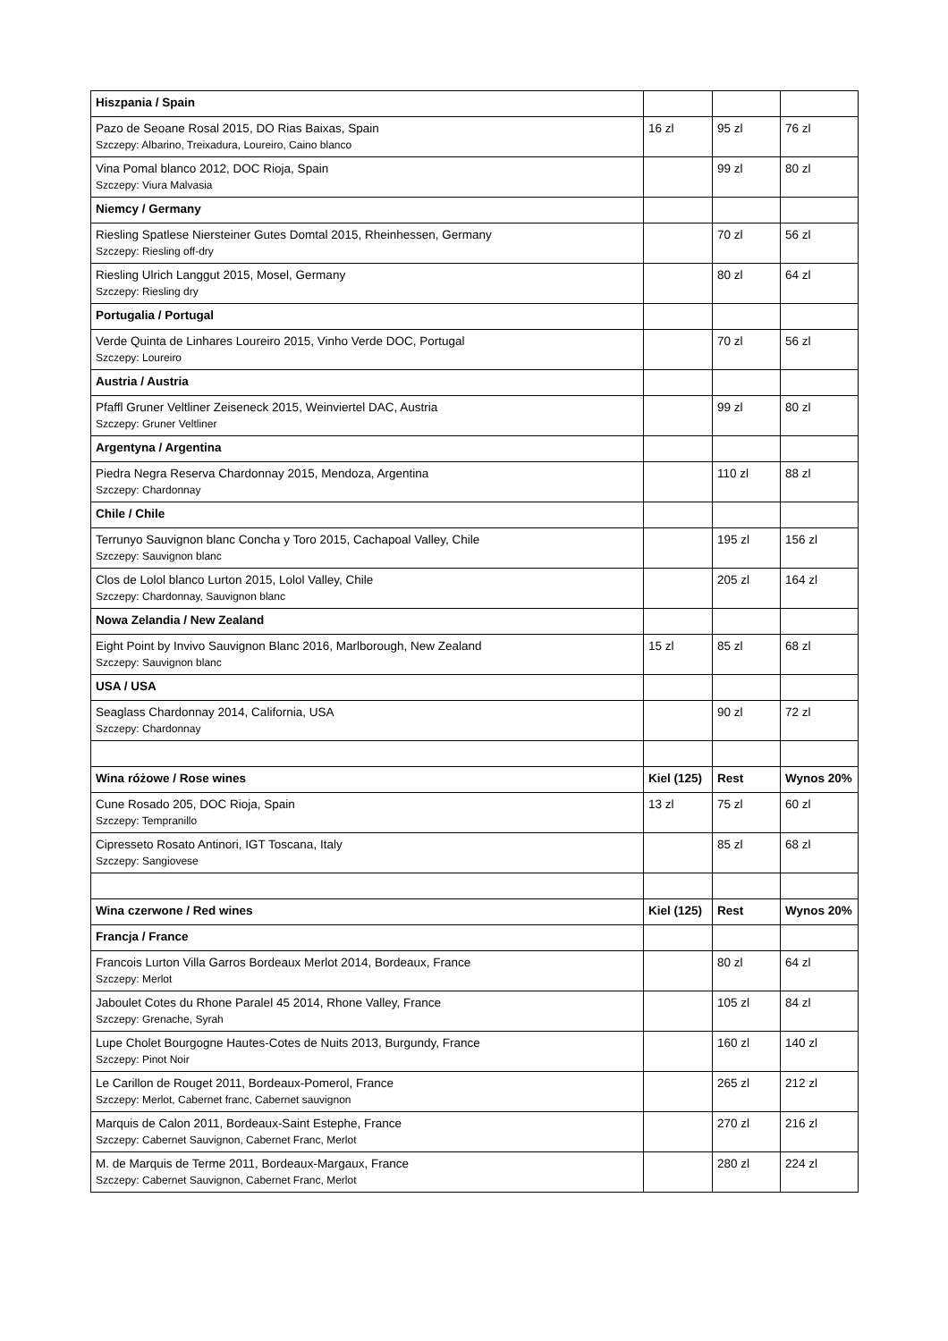| Hiszpania / Spain | | | |
| --- | --- | --- | --- |
| Pazo de Seoane Rosal 2015, DO Rias Baixas, Spain Szczepy: Albarino, Treixadura, Loureiro, Caino blanco | 16 zl | 95 zl | 76 zl |
| Vina Pomal blanco 2012, DOC Rioja, Spain Szczepy: Viura Malvasia | | 99 zl | 80 zl |
| Niemcy / Germany | | | |
| Riesling Spatlese Niersteiner Gutes Domtal 2015, Rheinhessen, Germany Szczepy: Riesling off-dry | | 70 zl | 56 zl |
| Riesling Ulrich Langgut 2015, Mosel, Germany Szczepy: Riesling dry | | 80 zl | 64 zl |
| Portugalia / Portugal | | | |
| Verde Quinta de Linhares Loureiro 2015, Vinho Verde DOC, Portugal Szczepy: Loureiro | | 70 zl | 56 zl |
| Austria / Austria | | | |
| Pfaffl Gruner Veltliner Zeiseneck 2015, Weinviertel DAC, Austria Szczepy: Gruner Veltliner | | 99 zl | 80 zl |
| Argentyna / Argentina | | | |
| Piedra Negra Reserva Chardonnay 2015, Mendoza, Argentina Szczepy: Chardonnay | | 110 zl | 88 zl |
| Chile / Chile | | | |
| Terrunyo Sauvignon blanc Concha y Toro 2015, Cachapoal Valley, Chile Szczepy: Sauvignon blanc | | 195 zl | 156 zl |
| Clos de Lolol blanco Lurton 2015, Lolol Valley, Chile Szczepy: Chardonnay, Sauvignon blanc | | 205 zl | 164 zl |
| Nowa Zelandia / New Zealand | | | |
| Eight Point by Invivo Sauvignon Blanc 2016, Marlborough, New Zealand Szczepy: Sauvignon blanc | 15 zl | 85 zl | 68 zl |
| USA / USA | | | |
| Seaglass Chardonnay 2014, California, USA Szczepy: Chardonnay | | 90 zl | 72 zl |
| Wina różowe / Rose wines | Kiel (125) | Rest | Wynos 20% |
| Cune Rosado 205, DOC Rioja, Spain Szczepy: Tempranillo | 13 zl | 75 zl | 60 zl |
| Cipresseto Rosato Antinori, IGT Toscana, Italy Szczepy: Sangiovese | | 85 zl | 68 zl |
| Wina czerwone / Red wines | Kiel (125) | Rest | Wynos 20% |
| Francja / France | | | |
| Francois Lurton Villa Garros Bordeaux Merlot 2014, Bordeaux, France Szczepy: Merlot | | 80 zl | 64 zl |
| Jaboulet Cotes du Rhone Paralel 45 2014, Rhone Valley, France Szczepy: Grenache, Syrah | | 105 zl | 84 zl |
| Lupe Cholet Bourgogne Hautes-Cotes de Nuits 2013, Burgundy, France Szczepy: Pinot Noir | | 160 zl | 140 zl |
| Le Carillon de Rouget 2011, Bordeaux-Pomerol, France Szczepy: Merlot, Cabernet franc, Cabernet sauvignon | | 265 zl | 212 zl |
| Marquis de Calon 2011, Bordeaux-Saint Estephe, France Szczepy: Cabernet Sauvignon, Cabernet Franc, Merlot | | 270 zl | 216 zl |
| M. de Marquis de Terme 2011, Bordeaux-Margaux, France Szczepy: Cabernet Sauvignon, Cabernet Franc, Merlot | | 280 zl | 224 zl |